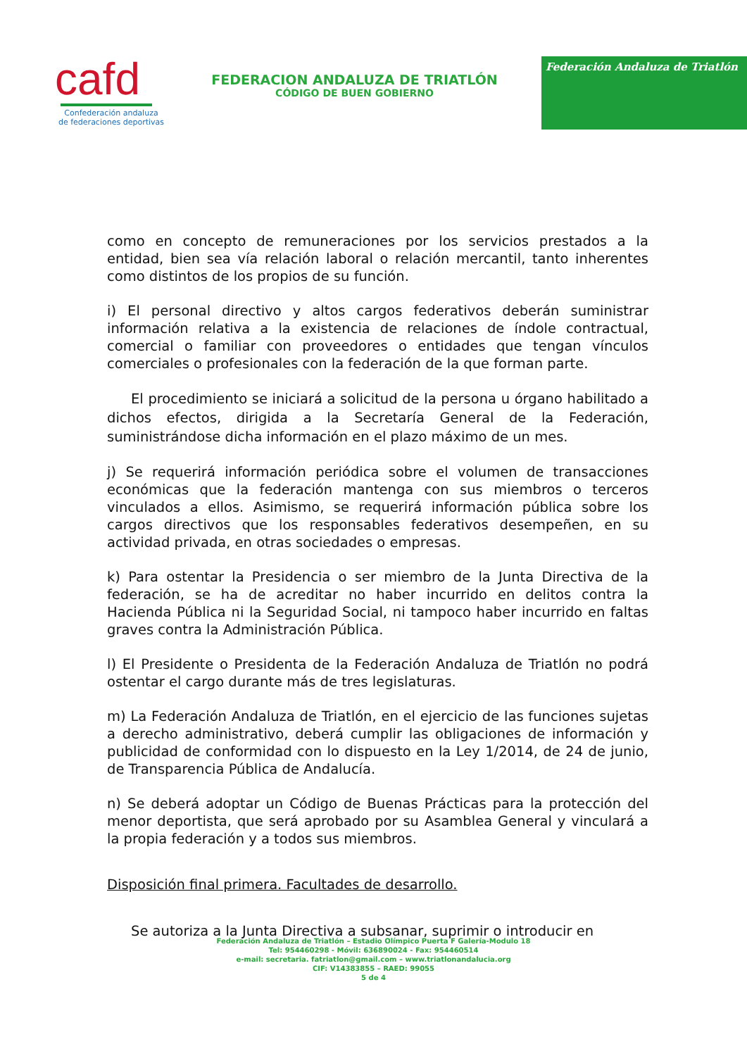cafd
Confederación andaluza
de federaciones deportivas
FEDERACION ANDALUZA DE TRIATLÓN
CÓDIGO DE BUEN GOBIERNO
Federación Andaluza de Triatlón
como en concepto de remuneraciones por los servicios prestados a la entidad, bien sea vía relación laboral o relación mercantil, tanto inherentes como distintos de los propios de su función.
i) El personal directivo y altos cargos federativos deberán suministrar información relativa a la existencia de relaciones de índole contractual, comercial o familiar con proveedores o entidades que tengan vínculos comerciales o profesionales con la federación de la que forman parte.
El procedimiento se iniciará a solicitud de la persona u órgano habilitado a dichos efectos, dirigida a la Secretaría General de la Federación, suministrándose dicha información en el plazo máximo de un mes.
j) Se requerirá información periódica sobre el volumen de transacciones económicas que la federación mantenga con sus miembros o terceros vinculados a ellos. Asimismo, se requerirá información pública sobre los cargos directivos que los responsables federativos desempeñen, en su actividad privada, en otras sociedades o empresas.
k) Para ostentar la Presidencia o ser miembro de la Junta Directiva de la federación, se ha de acreditar no haber incurrido en delitos contra la Hacienda Pública ni la Seguridad Social, ni tampoco haber incurrido en faltas graves contra la Administración Pública.
l) El Presidente o Presidenta de la Federación Andaluza de Triatlón no podrá ostentar el cargo durante más de tres legislaturas.
m) La Federación Andaluza de Triatlón, en el ejercicio de las funciones sujetas a derecho administrativo, deberá cumplir las obligaciones de información y publicidad de conformidad con lo dispuesto en la Ley 1/2014, de 24 de junio, de Transparencia Pública de Andalucía.
n) Se deberá adoptar un Código de Buenas Prácticas para la protección del menor deportista, que será aprobado por su Asamblea General y vinculará a la propia federación y a todos sus miembros.
Disposición final primera. Facultades de desarrollo.
Se autoriza a la Junta Directiva a subsanar, suprimir o introducir en
Federación Andaluza de Triatlón – Estadio Olímpico Puerta F Galería-Modulo 18
Tel: 954460298 - Móvil: 636890024 - Fax: 954460514
e-mail: secretaria. fatriatlon@gmail.com – www.triatlonandalucia.org
CIF: V14383855 – RAED: 99055
5 de 4